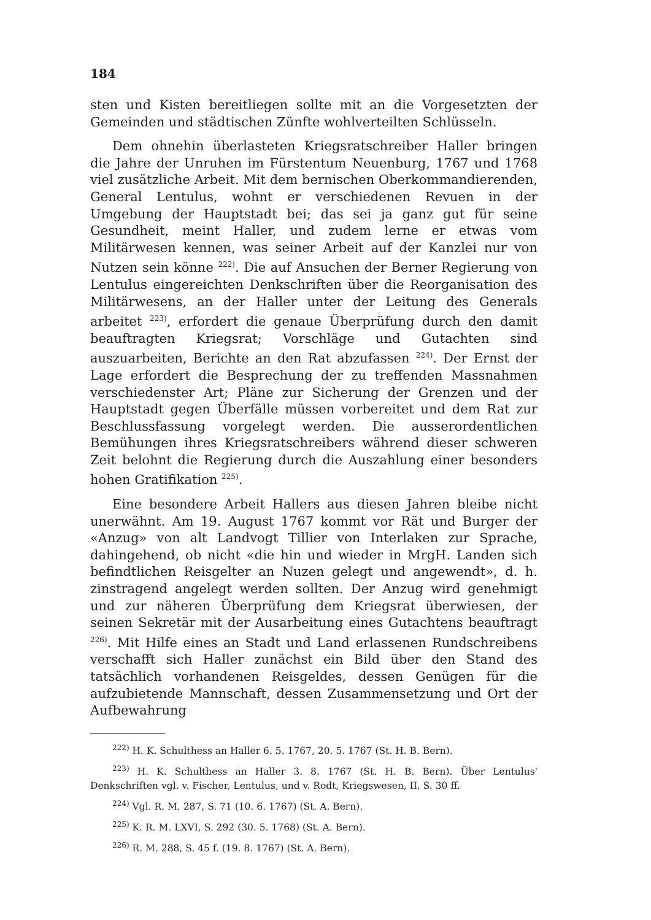184
sten und Kisten bereitliegen sollte mit an die Vorgesetzten der Gemeinden und städtischen Zünfte wohlverteilten Schlüsseln.
Dem ohnehin überlasteten Kriegsratschreiber Haller bringen die Jahre der Unruhen im Fürstentum Neuenburg, 1767 und 1768 viel zusätzliche Arbeit. Mit dem bernischen Oberkommandierenden, General Lentulus, wohnt er verschiedenen Revuen in der Umgebung der Hauptstadt bei; das sei ja ganz gut für seine Gesundheit, meint Haller, und zudem lerne er etwas vom Militärwesen kennen, was seiner Arbeit auf der Kanzlei nur von Nutzen sein könne <sup>222)</sup>. Die auf Ansuchen der Berner Regierung von Lentulus eingereichten Denkschriften über die Reorganisation des Militärwesens, an der Haller unter der Leitung des Generals arbeitet <sup>223)</sup>, erfordert die genaue Überprüfung durch den damit beauftragten Kriegsrat; Vorschläge und Gutachten sind auszuarbeiten, Berichte an den Rat abzufassen <sup>224)</sup>. Der Ernst der Lage erfordert die Besprechung der zu treffenden Massnahmen verschiedenster Art; Pläne zur Sicherung der Grenzen und der Hauptstadt gegen Überfälle müssen vorbereitet und dem Rat zur Beschlussfassung vorgelegt werden. Die ausserordentlichen Bemühungen ihres Kriegsratschreibers während dieser schweren Zeit belohnt die Regierung durch die Auszahlung einer besonders hohen Gratifikation <sup>225)</sup>.
Eine besondere Arbeit Hallers aus diesen Jahren bleibe nicht unerwähnt. Am 19. August 1767 kommt vor Rät und Burger der «Anzug» von alt Landvogt Tillier von Interlaken zur Sprache, dahingehend, ob nicht «die hin und wieder in MrgH. Landen sich befindtlichen Reisgelter an Nuzen gelegt und angewendt», d. h. zinstragend angelegt werden sollten. Der Anzug wird genehmigt und zur näheren Überprüfung dem Kriegsrat überwiesen, der seinen Sekretär mit der Ausarbeitung eines Gutachtens beauftragt <sup>226)</sup>. Mit Hilfe eines an Stadt und Land erlassenen Rundschreibens verschafft sich Haller zunächst ein Bild über den Stand des tatsächlich vorhandenen Reisgeldes, dessen Genügen für die aufzubietende Mannschaft, dessen Zusammensetzung und Ort der Aufbewahrung
<sup>222)</sup> H. K. Schulthess an Haller 6. 5. 1767, 20. 5. 1767 (St. H. B. Bern).
<sup>223)</sup> H. K. Schulthess an Haller 3. 8. 1767 (St. H. B. Bern). Über Lentulus' Denkschriften vgl. v. Fischer, Lentulus, und v. Rodt, Kriegswesen, II, S. 30 ff.
<sup>224)</sup> Vgl. R. M. 287, S. 71 (10. 6. 1767) (St. A. Bern).
<sup>225)</sup> K. R. M. LXVI, S. 292 (30. 5. 1768) (St. A. Bern).
<sup>226)</sup> R. M. 288, S. 45 f. (19. 8. 1767) (St. A. Bern).